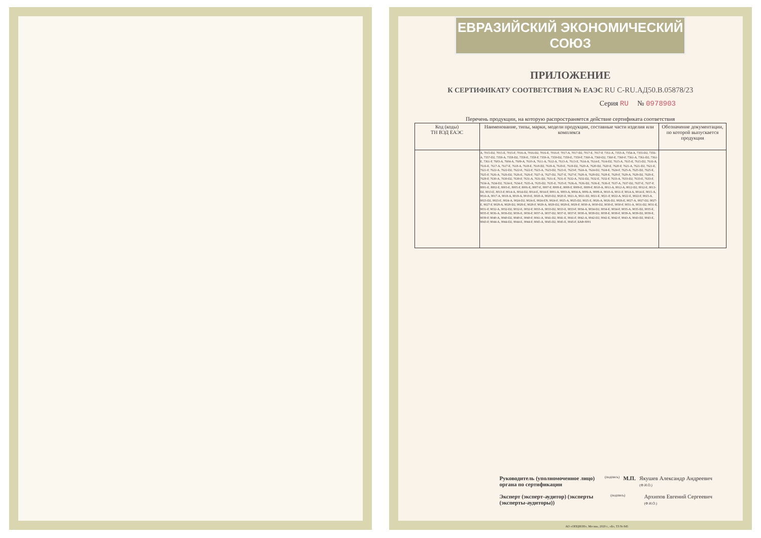ЕВРАЗИЙСКИЙ ЭКОНОМИЧЕСКИЙ СОЮЗ
ПРИЛОЖЕНИЕ
К СЕРТИФИКАТУ СООТВЕТСТВИЯ № ЕАЭС RU С-RU.АД50.В.05878/23
Серия RU № 0978903
Перечень продукции, на которую распространяется действие сертификата соответствия
| Код (коды) ТН ВЭД ЕАЭС | Наименование, типы, марки, модели продукции, составные части изделия или комплекса | Обозначение документации, по которой выпускается продукция |
| --- | --- | --- |
| | A, 7015-D2, 7015-E, 7015-F, 7016-A, 7016-D2, 7016-E, 7016-F, 7017-A, 7017-D2, 7017-E, 7017-F, 7351-A, 7353-A, 7354-A, 7355-D2, 7356-A, 7357-D2, 7358-A, 7358-D2, 7358-E, 7358-F, 7359-A, 7359-D2, 7359-E, 7359-F, 7360-A, 7360-D2, 7360-E, 7360-F, 7361-A, 7361-D2, 7361-E, 7361-F, 7603-A, 7604-A, 7609-A, 7610-A, 7611-A, 7612-A, 7613-A, 7613-E, 7614-A, 7614-E, 7614-D2, 7615-A, 7615-E, 7615-D2, 7616-A, 7616-E, 7617-A, 7617-E, 7618-A, 7618-E, 7618-D2, 7619-A, 7619-E, 7619-D2, 7620-A, 7620-D2, 7620-E, 7620-F, 7621-A, 7621-D2, 7621-E, 7621-F, 7622-A, 7622-D2, 7622-E, 7622-F, 7623-A, 7623-D2, 7623-E, 7623-F, 7624-A, 7624-D2, 7624-E, 7624-F, 7625-A, 7625-D2, 7625-E, 7625-F, 7626-A, 7626-D2, 7626-E, 7626-F, 7627-A, 7627-D2, 7627-E, 7627-F, 7628-A, 7628-D2, 7628-E, 7628-F, 7629-A, 7629-D2, 7629-E, 7629-F, 7630-A, 7630-D2, 7630-F, 7631-A, 7631-D2, 7631-E, 7631-F, 7632-A, 7632-D2, 7632-E, 7632-F, 7633-A, 7633-D2, 7633-E, 7633-F, 7634-A, 7634-D2, 7634-E, 7634-F, 7635-A, 7635-D2, 7635-E, 7635-F, 7636-A, 7636-D2, 7636-E, 7636-F, 7637-A, 7637-D2, 7637-E, 7637-F, 8001-E, 8002-E, 8003-E, 8005-F, 8006-E, 8007-E, 8007-F, 8008-E, 8008-F, 8009-E, 8009-F, 8010-A, 8011-A, 8012-A, 8012-D2, 8012-E, 8013-D2, 8013-E, 8013-F, 8014-A, 8014-D2, 8014-E, 8014-F, 9001-A, 9003-A, 9004-A, 9006-A, 9008-A, 9010-A, 9011-F, 9014-A, 9014-E, 9015-A, 9016-A, 9017-A, 9018-A, 9019-A, 9019-E, 9020-A, 9020-D2, 9020-E, 9021-A, 9021-D2, 9021-E, 9021-F, 9022-A, 9022-E, 9022-F, 9023-A, 9023-D2, 9023-E, 9024-A, 9024-D2, 9024-E, 9024-EN, 9024-F, 9025-A, 9025-D2, 9025-E, 9026-A, 9026-D2, 9026-E, 9027-A, 9027-D2, 9027-E, 9027-F, 9028-A, 9028-D2, 9028-E, 9028-F, 9029-A, 9029-D2, 9029-E, 9029-F, 9030-A, 9030-D2, 9030-E, 9030-F, 9031-A, 9031-D2, 9031-E, 9031-F, 9032-A, 9032-D2, 9032-E, 9032-F, 9033-A, 9033-D2, 9033-E, 9033-F, 9034-A, 9034-D2, 9034-E, 9034-F, 9035-A, 9035-D2, 9035-E, 9035-F, 9036-A, 9036-D2, 9036-E, 9036-F, 9037-A, 9037-D2, 9037-E, 9037-F, 9038-A, 9038-D2, 9038-E, 9038-F, 9039-A, 9039-D2, 9039-E, 9039-F, 9040-A, 9040-D2, 9040-E, 9040-F, 9041-A, 9041-D2, 9041-E, 9041-F, 9042-A, 9042-D2, 9042-E, 9042-F, 9043-A, 9043-D2, 9043-E, 9043-F, 9044-A, 9044-D2, 9044-E, 9044-F, 9045-A, 9045-D2, 9045-E, 9045-F, БАФ-8001 | |
Руководитель (уполномоченное лицо) органа по сертификации (подпись) М.П. Якушев Александр Андреевич
(Ф.И.О.)
Эксперт (эксперт-аудитор) (эксперты (эксперты-аудиторы)) (подпись) Архипов Евгений Сергеевич
(Ф.И.О.)
АО «ОПЦИОН», Москва, 2020 г., «Б», ТЗ № 845